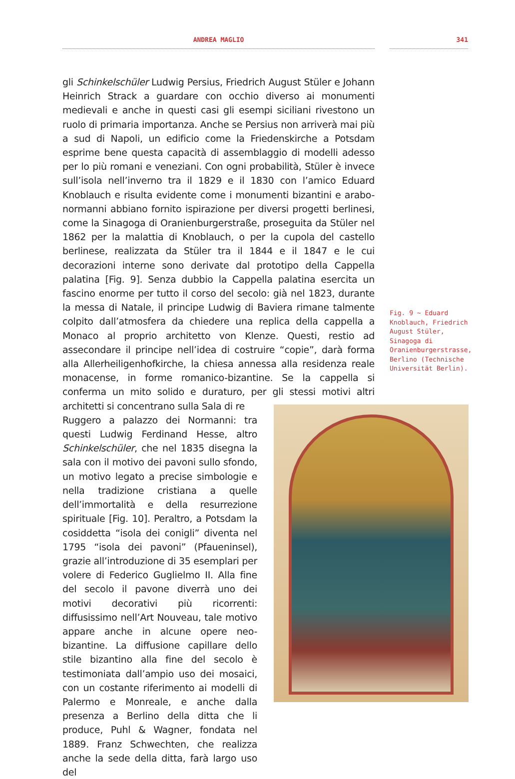ANDREA MAGLIO 341
gli Schinkelschüler Ludwig Persius, Friedrich August Stüler e Johann Heinrich Strack a guardare con occhio diverso ai monumenti medievali e anche in questi casi gli esempi siciliani rivestono un ruolo di primaria importanza. Anche se Persius non arriverà mai più a sud di Napoli, un edificio come la Friedenskirche a Potsdam esprime bene questa capacità di assemblaggio di modelli adesso per lo più romani e veneziani. Con ogni probabilità, Stüler è invece sull’isola nell’inverno tra il 1829 e il 1830 con l’amico Eduard Knoblauch e risulta evidente come i monumenti bizantini e arabo-normanni abbiano fornito ispirazione per diversi progetti berlinesi, come la Sinagoga di Oranienburgerstraße, proseguita da Stüler nel 1862 per la malattia di Knoblauch, o per la cupola del castello berlinese, realizzata da Stüler tra il 1844 e il 1847 e le cui decorazioni interne sono derivate dal prototipo della Cappella palatina [Fig. 9]. Senza dubbio la Cappella palatina esercita un fascino enorme per tutto il corso del secolo: già nel 1823, durante la messa di Natale, il principe Ludwig di Baviera rimane talmente colpito dall’atmosfera da chiedere una replica della cappella a Monaco al proprio architetto von Klenze. Questi, restio ad assecondare il principe nell’idea di costruire “copie”, darà forma alla Allerheiligenhofkirche, la chiesa annessa alla residenza reale monacense, in forme romanico-bizantine. Se la cappella si conferma un mito solido e duraturo, per gli stessi motivi altri architetti si concentrano sulla Sala di re
Ruggero a palazzo dei Normanni: tra questi Ludwig Ferdinand Hesse, altro Schinkelschüler, che nel 1835 disegna la sala con il motivo dei pavoni sullo sfondo, un motivo legato a precise simbologie e nella tradizione cristiana a quelle dell’immortalità e della resurrezione spirituale [Fig. 10]. Peraltro, a Potsdam la cosiddetta “isola dei conigli” diventa nel 1795 “isola dei pavoni” (Pfaueninsel), grazie all’introduzione di 35 esemplari per volere di Federico Guglielmo II. Alla fine del secolo il pavone diverrà uno dei motivi decorativi più ricorrenti: diffusissimo nell’Art Nouveau, tale motivo appare anche in alcune opere neo-bizantine. La diffusione capillare dello stile bizantino alla fine del secolo è testimoniata dall’ampio uso dei mosaici, con un costante riferimento ai modelli di Palermo e Monreale, e anche dalla presenza a Berlino della ditta che li produce, Puhl & Wagner, fondata nel 1889. Franz Schwechten, che realizza anche la sede della ditta, farà largo uso del
Fig. 9 ~ Eduard Knoblauch, Friedrich August Stüler, Sinagoga di Oranienburgerstrasse, Berlino (Technische Universität Berlin).